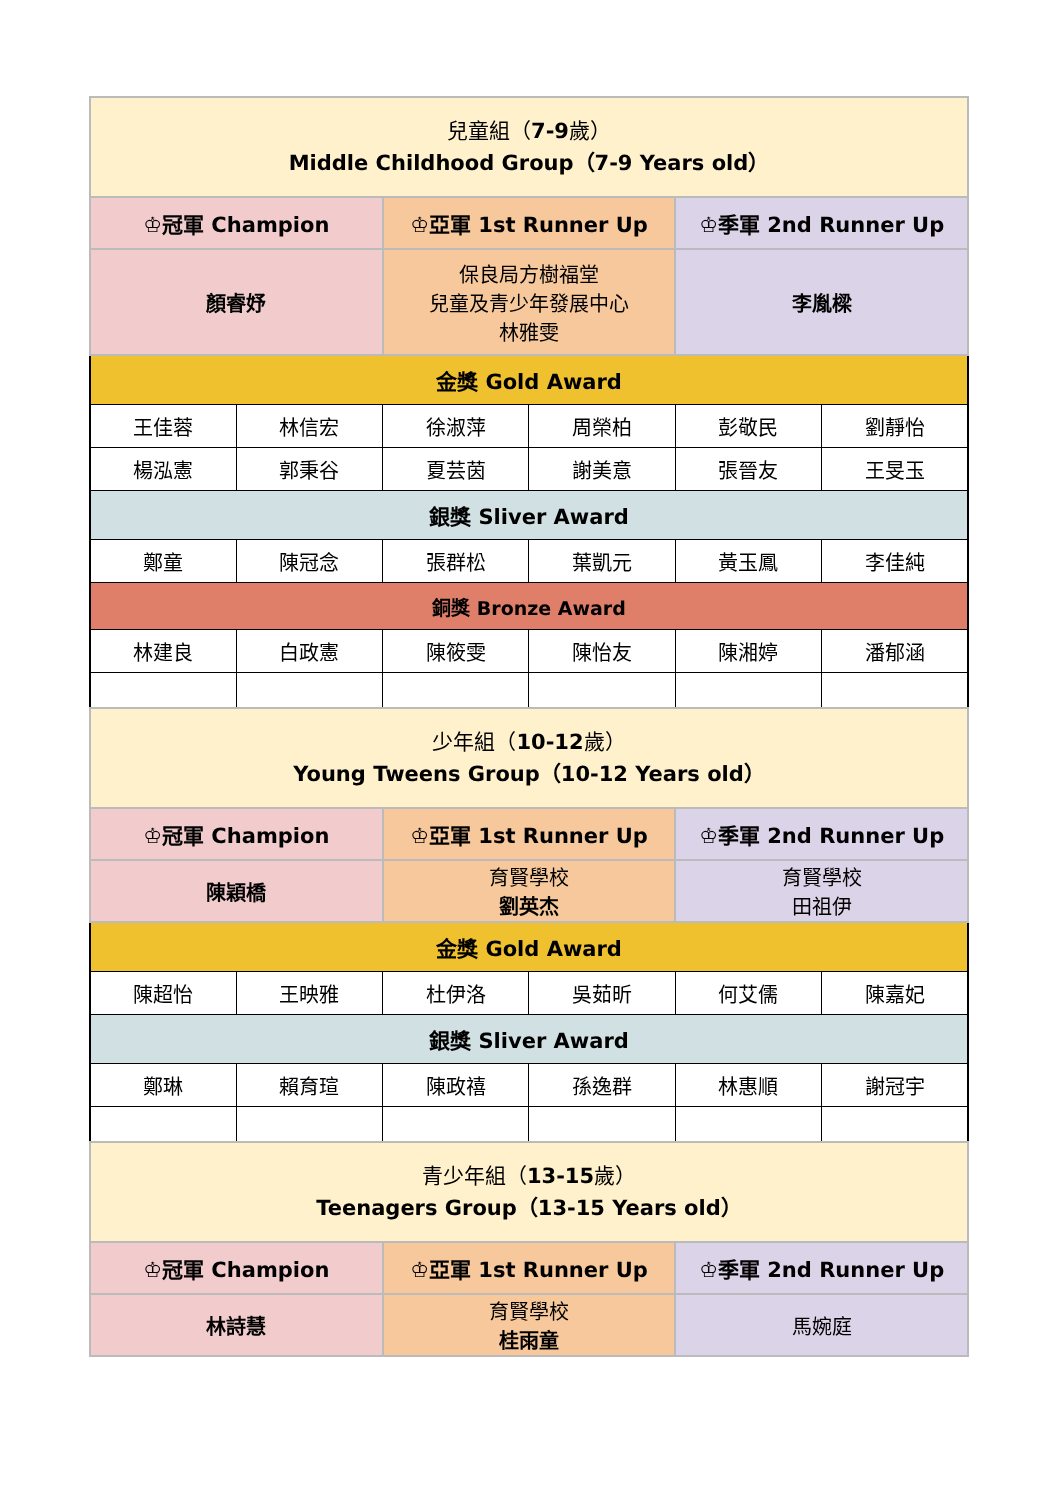| 兒童組（ 7-9 歲） Middle Childhood Group（7-9 Years old） | | | | | |
| ♔冠軍 Champion | | ♔亞軍 1st Runner Up | | ♔季軍 2nd Runner Up | |
| 顏睿妤 | | 保良局方樹福堂 兒童及青少年發展中心 林雅雯 | | 李胤樑 | |
| 金獎 Gold Award | | | | | |
| 王佳蓉 | 林信宏 | 徐淑萍 | 周榮柏 | 彭敬民 | 劉靜怡 |
| 楊泓憲 | 郭秉谷 | 夏芸茵 | 謝美意 | 張晉友 | 王旻玉 |
| 銀獎 Sliver Award | | | | | |
| 鄭童 | 陳冠念 | 張群松 | 葉凱元 | 黃玉鳳 | 李佳純 |
| 銅獎 Bronze Award | | | | | |
| 林建良 | 白政憲 | 陳筱雯 | 陳怡友 | 陳湘婷 | 潘郁涵 |
| 少年組（ 10-12 歲） Young Tweens Group（10-12 Years old） | | | | | |
| ♔冠軍 Champion | | ♔亞軍 1st Runner Up | | ♔季軍 2nd Runner Up | |
| 陳穎橋 | | 育賢學校 劉英杰 | | 育賢學校 田祖伊 | |
| 金獎 Gold Award | | | | | |
| 陳超怡 | 王映雅 | 杜伊洛 | 吳茹昕 | 何艾儒 | 陳嘉妃 |
| 銀獎 Sliver Award | | | | | |
| 鄭琳 | 賴育瑄 | 陳政禧 | 孫逸群 | 林惠順 | 謝冠宇 |
| 青少年組（ 13-15 歲） Teenagers Group（13-15 Years old） | | | | | |
| ♔冠軍 Champion | | ♔亞軍 1st Runner Up | | ♔季軍 2nd Runner Up | |
| 林詩慧 | | 育賢學校 桂雨童 | | 馬婉庭 | |